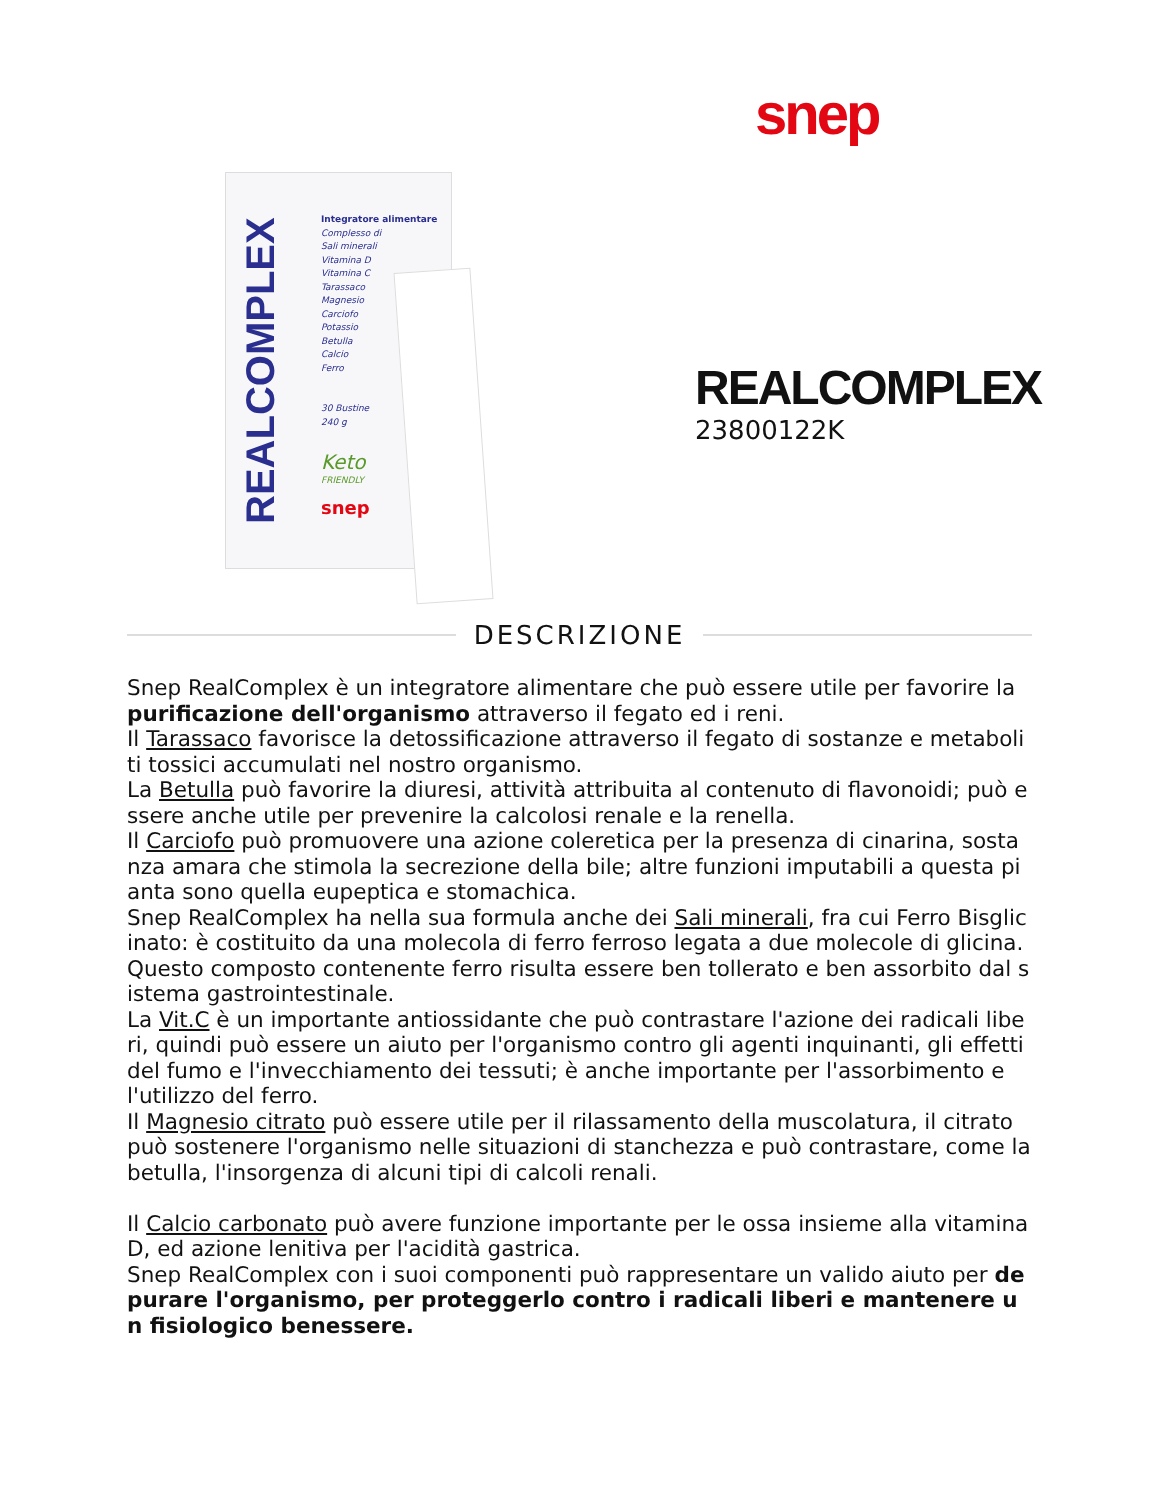snep
REALCOMPLEX
Integratore alimentare
Complesso di
Sali minerali
Vitamina D
Vitamina C
Tarassaco
Magnesio
Carciofo
Potassio
Betulla
Calcio
Ferro
30 Bustine
240 g
Keto
FRIENDLY
snep
REALCOMPLEX
23800122K
DESCRIZIONE
Snep RealComplex è un integratore alimentare che può essere utile per favorire la purificazione dell'organismo attraverso il fegato ed i reni.
Il Tarassaco favorisce la detossificazione attraverso il fegato di sostanze e metaboliti tossici accumulati nel nostro organismo.
La Betulla può favorire la diuresi, attività attribuita al contenuto di flavonoidi; può essere anche utile per prevenire la calcolosi renale e la renella.
Il Carciofo può promuovere una azione coleretica per la presenza di cinarina, sostanza amara che stimola la secrezione della bile; altre funzioni imputabili a questa pianta sono quella eupeptica e stomachica.
Snep RealComplex ha nella sua formula anche dei Sali minerali, fra cui Ferro Bisglicinato: è costituito da una molecola di ferro ferroso legata a due molecole di glicina.
Questo composto contenente ferro risulta essere ben tollerato e ben assorbito dal sistema gastrointestinale.
La Vit.C è un importante antiossidante che può contrastare l'azione dei radicali liberi, quindi può essere un aiuto per l'organismo contro gli agenti inquinanti, gli effetti del fumo e l'invecchiamento dei tessuti; è anche importante per l'assorbimento e l'utilizzo del ferro.
Il Magnesio citrato può essere utile per il rilassamento della muscolatura, il citrato può sostenere l'organismo nelle situazioni di stanchezza e può contrastare, come la betulla, l'insorgenza di alcuni tipi di calcoli renali.
Il Calcio carbonato può avere funzione importante per le ossa insieme alla vitamina D, ed azione lenitiva per l'acidità gastrica.
Snep RealComplex con i suoi componenti può rappresentare un valido aiuto per depurare l'organismo, per proteggerlo contro i radicali liberi e mantenere un fisiologico benessere.